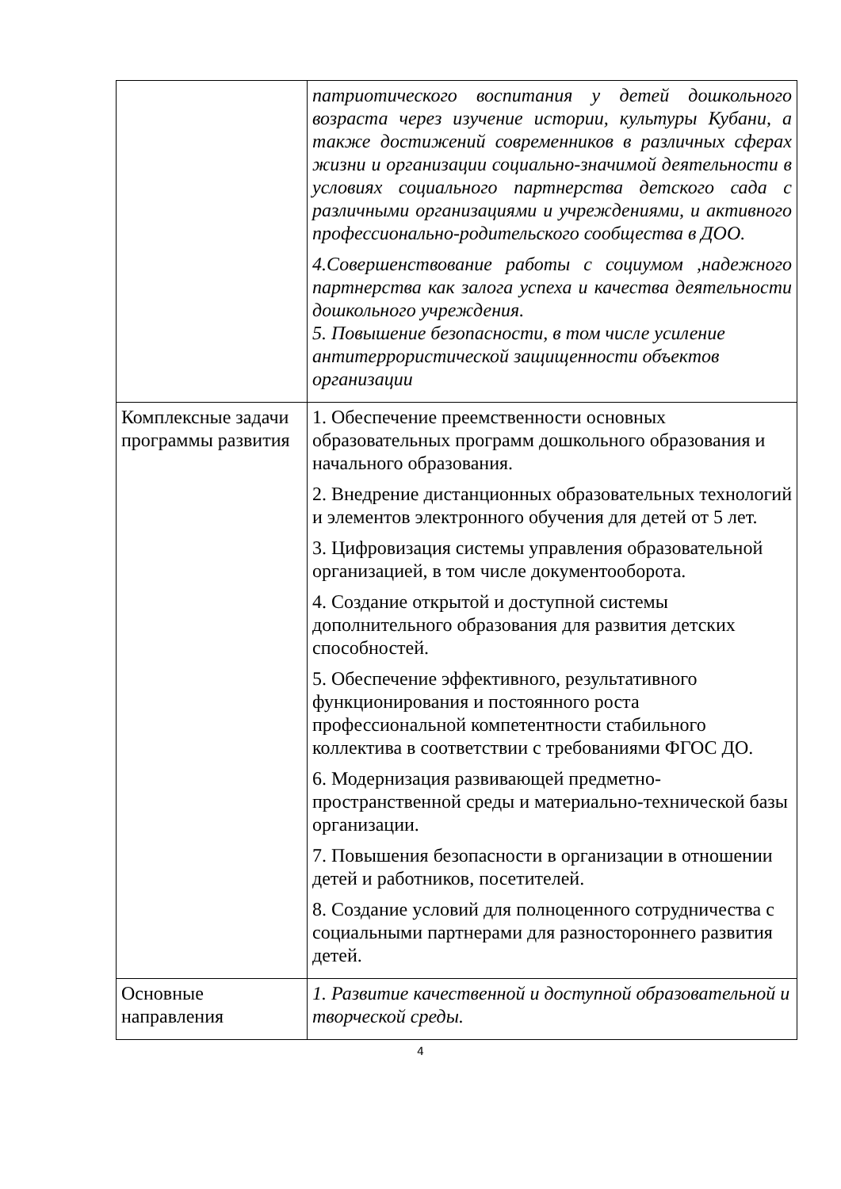| | патриотического воспитания у детей дошкольного возраста через изучение истории, культуры Кубани, а также достижений современников в различных сферах жизни и организации социально-значимой деятельности в условиях социального партнерства детского сада с различными организациями и учреждениями, и активного профессионально-родительского сообщества в ДОО. 4.Совершенствование работы с социумом ,надежного партнерства как залога успеха и качества деятельности дошкольного учреждения. 5. Повышение безопасности, в том числе усиление антитеррористической защищенности объектов организации |
| Комплексные задачи программы развития | 1. Обеспечение преемственности основных образовательных программ дошкольного образования и начального образования. 2. Внедрение дистанционных образовательных технологий и элементов электронного обучения для детей от 5 лет. 3. Цифровизация системы управления образовательной организацией, в том числе документооборота. 4. Создание открытой и доступной системы дополнительного образования для развития детских способностей. 5. Обеспечение эффективного, результативного функционирования и постоянного роста профессиональной компетентности стабильного коллектива в соответствии с требованиями ФГОС ДО. 6. Модернизация развивающей предметно-пространственной среды и материально-технической базы организации. 7. Повышения безопасности в организации в отношении детей и работников, посетителей. 8. Создание условий для полноценного сотрудничества с социальными партнерами для разностороннего развития детей. |
| Основные направления | 1. Развитие качественной и доступной образовательной и творческой среды. |
4